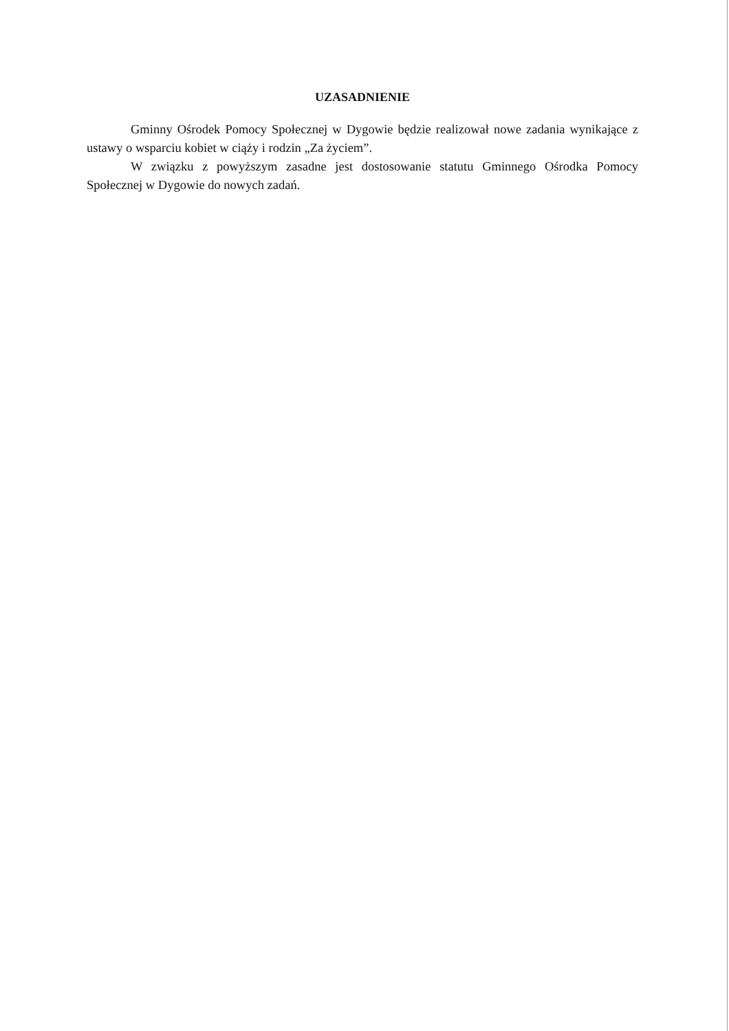UZASADNIENIE
Gminny Ośrodek Pomocy Społecznej w Dygowie będzie realizował nowe zadania wynikające z ustawy o wsparciu kobiet w ciąży i rodzin „Za życiem”.
W związku z powyższym zasadne jest dostosowanie statutu Gminnego Ośrodka Pomocy Społecznej w Dygowie do nowych zadań.